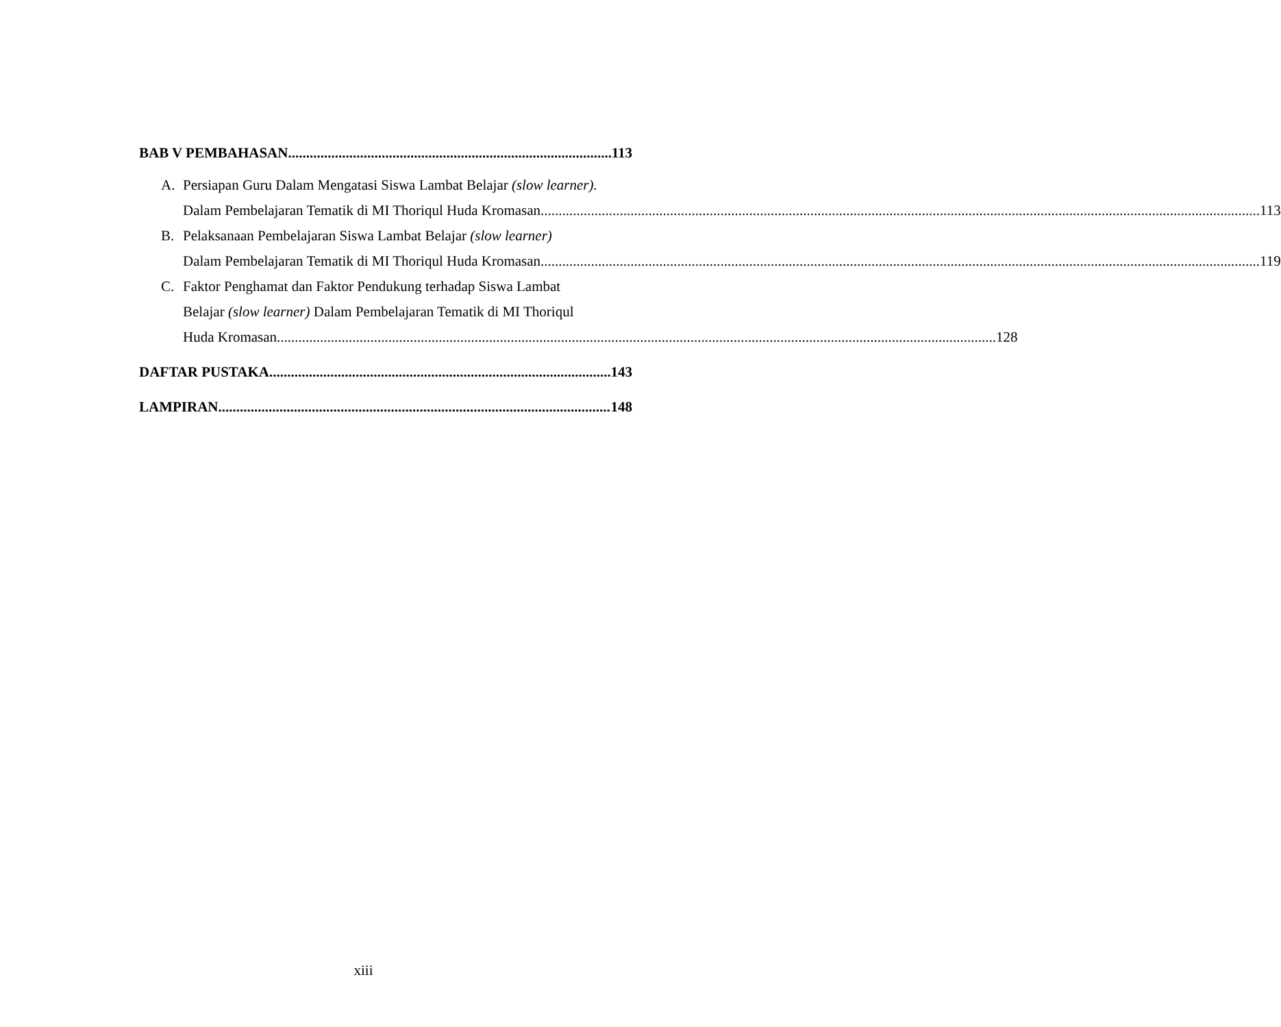BAB V PEMBAHASAN 113
A. Persiapan Guru Dalam Mengatasi Siswa Lambat Belajar (slow learner).
Dalam Pembelajaran Tematik di MI Thoriqul Huda Kromasan 113
B. Pelaksanaan Pembelajaran Siswa Lambat Belajar (slow learner)
Dalam Pembelajaran Tematik di MI Thoriqul Huda Kromasan 119
C. Faktor Penghamat dan Faktor Pendukung terhadap Siswa Lambat
Belajar (slow learner) Dalam Pembelajaran Tematik di MI Thoriqul
Huda Kromasan 128
DAFTAR PUSTAKA 143
LAMPIRAN 148
xiii